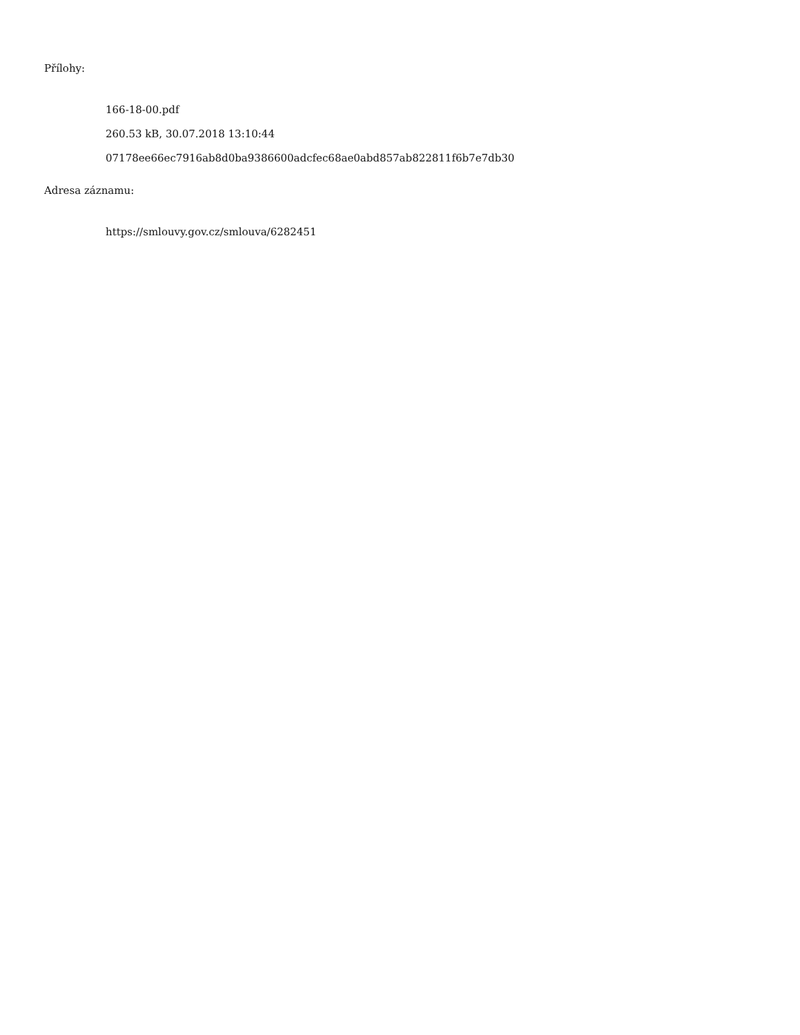Přílohy:
166-18-00.pdf
260.53 kB, 30.07.2018 13:10:44
07178ee66ec7916ab8d0ba9386600adcfec68ae0abd857ab822811f6b7e7db30
Adresa záznamu:
https://smlouvy.gov.cz/smlouva/6282451